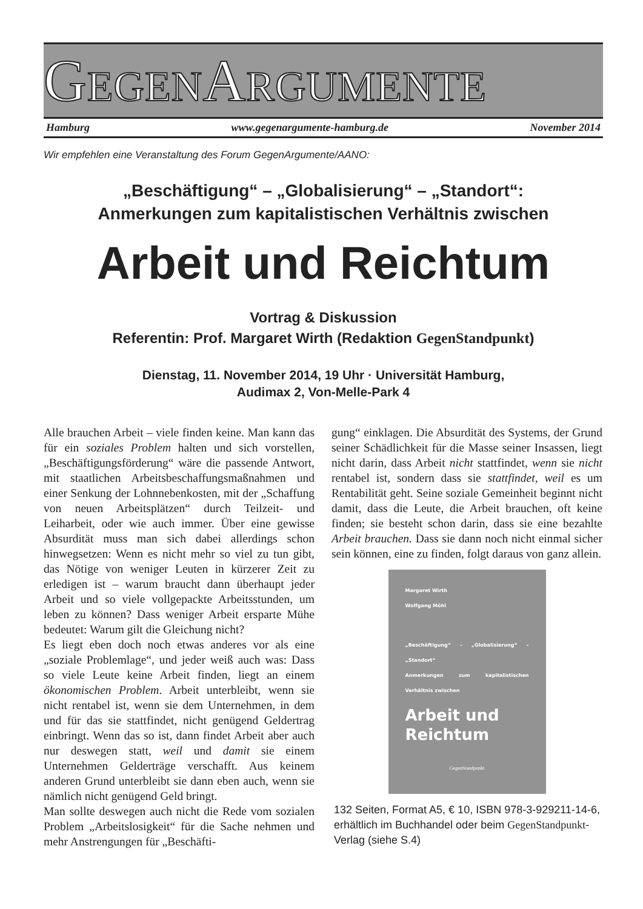GEGENARGUMENTE
Hamburg www.gegenargumente-hamburg.de November 2014
Wir empfehlen eine Veranstaltung des Forum GegenArgumente/AANO:
„Beschäftigung“ – „Globalisierung“ – „Standort“:
Anmerkungen zum kapitalistischen Verhältnis zwischen
Arbeit und Reichtum
Vortrag & Diskussion
Referentin: Prof. Margaret Wirth (Redaktion GegenStandpunkt)
Dienstag, 11. November 2014, 19 Uhr · Universität Hamburg,
Audimax 2, Von-Melle-Park 4
Alle brauchen Arbeit – viele finden keine. Man kann das für ein soziales Problem halten und sich vorstellen, „Beschäftigungsförderung“ wäre die passende Antwort, mit staatlichen Arbeitsbeschaffungsmaßnahmen und einer Senkung der Lohnnebenkosten, mit der „Schaffung von neuen Arbeitsplätzen“ durch Teilzeit- und Leiharbeit, oder wie auch immer. Über eine gewisse Absurdität muss man sich dabei allerdings schon hinwegsetzen: Wenn es nicht mehr so viel zu tun gibt, das Nötige von weniger Leuten in kürzerer Zeit zu erledigen ist – warum braucht dann überhaupt jeder Arbeit und so viele vollgepackte Arbeitsstunden, um leben zu können? Dass weniger Arbeit ersparte Mühe bedeutet: Warum gilt die Gleichung nicht?
Es liegt eben doch noch etwas anderes vor als eine „soziale Problemlage“, und jeder weiß auch was: Dass so viele Leute keine Arbeit finden, liegt an einem ökonomischen Problem. Arbeit unterbleibt, wenn sie nicht rentabel ist, wenn sie dem Unternehmen, in dem und für das sie stattfindet, nicht genügend Geldertrag einbringt. Wenn das so ist, dann findet Arbeit aber auch nur deswegen statt, weil und damit sie einem Unternehmen Gelderträge verschafft. Aus keinem anderen Grund unterbleibt sie dann eben auch, wenn sie nämlich nicht genügend Geld bringt.
Man sollte deswegen auch nicht die Rede vom sozialen Problem „Arbeitslosigkeit“ für die Sache nehmen und mehr Anstrengungen für „Beschäfti-
gung“ einklagen. Die Absurdität des Systems, der Grund seiner Schädlichkeit für die Masse seiner Insassen, liegt nicht darin, dass Arbeit nicht stattfindet, wenn sie nicht rentabel ist, sondern dass sie stattfindet, weil es um Rentabilität geht. Seine soziale Gemeinheit beginnt nicht damit, dass die Leute, die Arbeit brauchen, oft keine finden; sie besteht schon darin, dass sie eine bezahlte Arbeit brauchen. Dass sie dann noch nicht einmal sicher sein können, eine zu finden, folgt daraus von ganz allein.
Margaret Wirth
Wolfgang Möhl
„Beschäftigung“ – „Globalisierung“ – „Standort“
Anmerkungen zum kapitalistischen Verhältnis zwischen
Arbeit und
Reichtum
GegenStandpunkt
132 Seiten, Format A5, € 10, ISBN 978-3-929211-14-6, erhältlich im Buchhandel oder beim GegenStandpunkt-Verlag (siehe S.4)